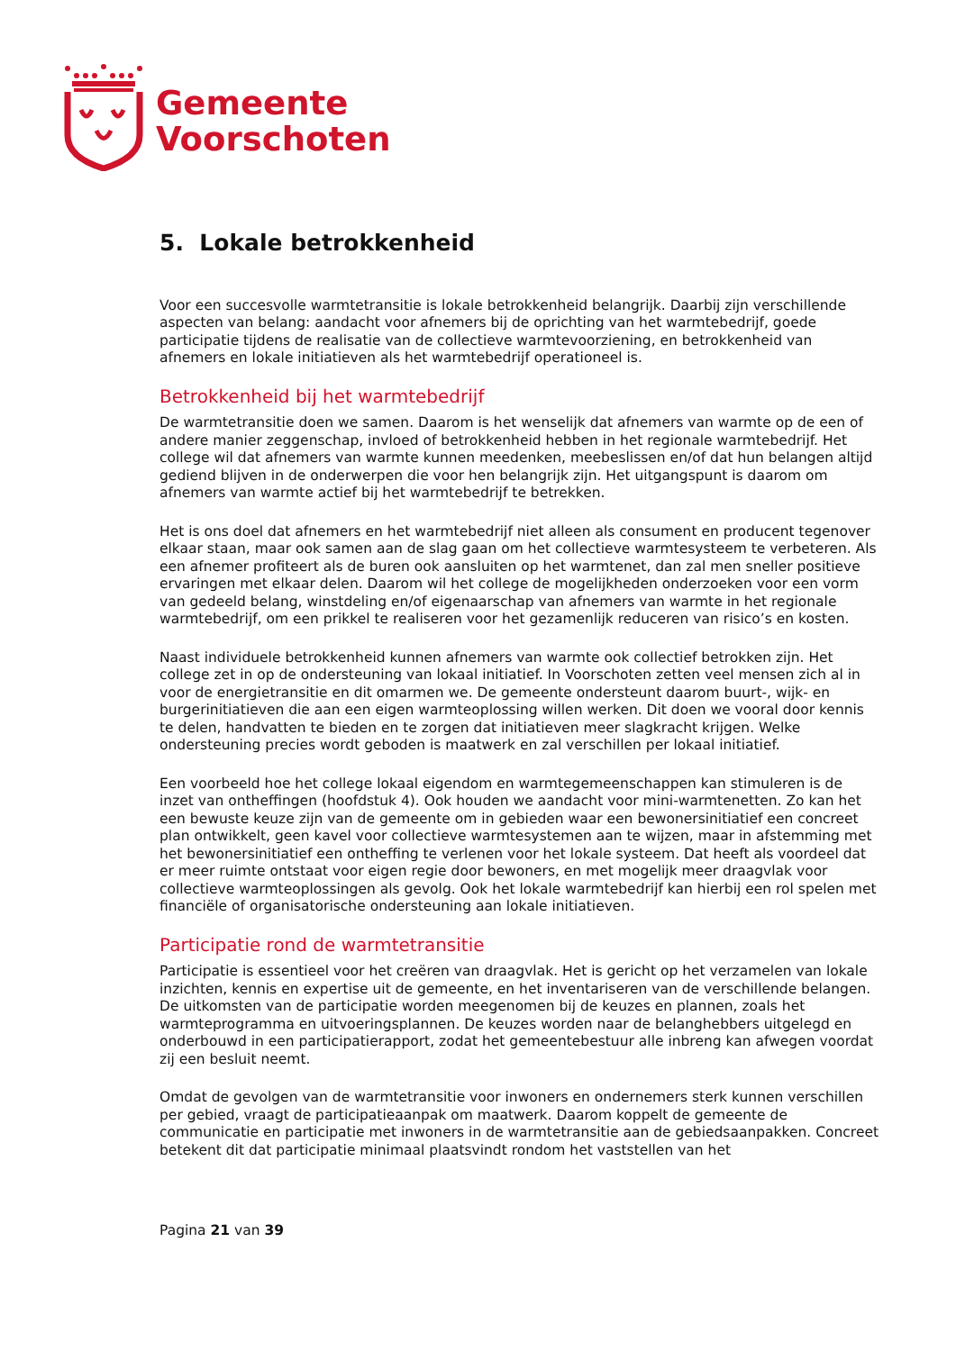Gemeente
Voorschoten
5. Lokale betrokkenheid
Voor een succesvolle warmtetransitie is lokale betrokkenheid belangrijk. Daarbij zijn verschillende aspecten van belang: aandacht voor afnemers bij de oprichting van het warmtebedrijf, goede participatie tijdens de realisatie van de collectieve warmtevoorziening, en betrokkenheid van afnemers en lokale initiatieven als het warmtebedrijf operationeel is.
Betrokkenheid bij het warmtebedrijf
De warmtetransitie doen we samen. Daarom is het wenselijk dat afnemers van warmte op de een of andere manier zeggenschap, invloed of betrokkenheid hebben in het regionale warmtebedrijf. Het college wil dat afnemers van warmte kunnen meedenken, meebeslissen en/of dat hun belangen altijd gediend blijven in de onderwerpen die voor hen belangrijk zijn. Het uitgangspunt is daarom om afnemers van warmte actief bij het warmtebedrijf te betrekken.
Het is ons doel dat afnemers en het warmtebedrijf niet alleen als consument en producent tegenover elkaar staan, maar ook samen aan de slag gaan om het collectieve warmtesysteem te verbeteren. Als een afnemer profiteert als de buren ook aansluiten op het warmtenet, dan zal men sneller positieve ervaringen met elkaar delen. Daarom wil het college de mogelijkheden onderzoeken voor een vorm van gedeeld belang, winstdeling en/of eigenaarschap van afnemers van warmte in het regionale warmtebedrijf, om een prikkel te realiseren voor het gezamenlijk reduceren van risico’s en kosten.
Naast individuele betrokkenheid kunnen afnemers van warmte ook collectief betrokken zijn. Het college zet in op de ondersteuning van lokaal initiatief. In Voorschoten zetten veel mensen zich al in voor de energietransitie en dit omarmen we. De gemeente ondersteunt daarom buurt-, wijk- en burgerinitiatieven die aan een eigen warmteoplossing willen werken. Dit doen we vooral door kennis te delen, handvatten te bieden en te zorgen dat initiatieven meer slagkracht krijgen. Welke ondersteuning precies wordt geboden is maatwerk en zal verschillen per lokaal initiatief.
Een voorbeeld hoe het college lokaal eigendom en warmtegemeenschappen kan stimuleren is de inzet van ontheffingen (hoofdstuk 4). Ook houden we aandacht voor mini-warmtenetten. Zo kan het een bewuste keuze zijn van de gemeente om in gebieden waar een bewonersinitiatief een concreet plan ontwikkelt, geen kavel voor collectieve warmtesystemen aan te wijzen, maar in afstemming met het bewonersinitiatief een ontheffing te verlenen voor het lokale systeem. Dat heeft als voordeel dat er meer ruimte ontstaat voor eigen regie door bewoners, en met mogelijk meer draagvlak voor collectieve warmteoplossingen als gevolg. Ook het lokale warmtebedrijf kan hierbij een rol spelen met financiële of organisatorische ondersteuning aan lokale initiatieven.
Participatie rond de warmtetransitie
Participatie is essentieel voor het creëren van draagvlak. Het is gericht op het verzamelen van lokale inzichten, kennis en expertise uit de gemeente, en het inventariseren van de verschillende belangen. De uitkomsten van de participatie worden meegenomen bij de keuzes en plannen, zoals het warmteprogramma en uitvoeringsplannen. De keuzes worden naar de belanghebbers uitgelegd en onderbouwd in een participatierapport, zodat het gemeentebestuur alle inbreng kan afwegen voordat zij een besluit neemt.
Omdat de gevolgen van de warmtetransitie voor inwoners en ondernemers sterk kunnen verschillen per gebied, vraagt de participatieaanpak om maatwerk. Daarom koppelt de gemeente de communicatie en participatie met inwoners in de warmtetransitie aan de gebiedsaanpakken. Concreet betekent dit dat participatie minimaal plaatsvindt rondom het vaststellen van het
Pagina 21 van 39